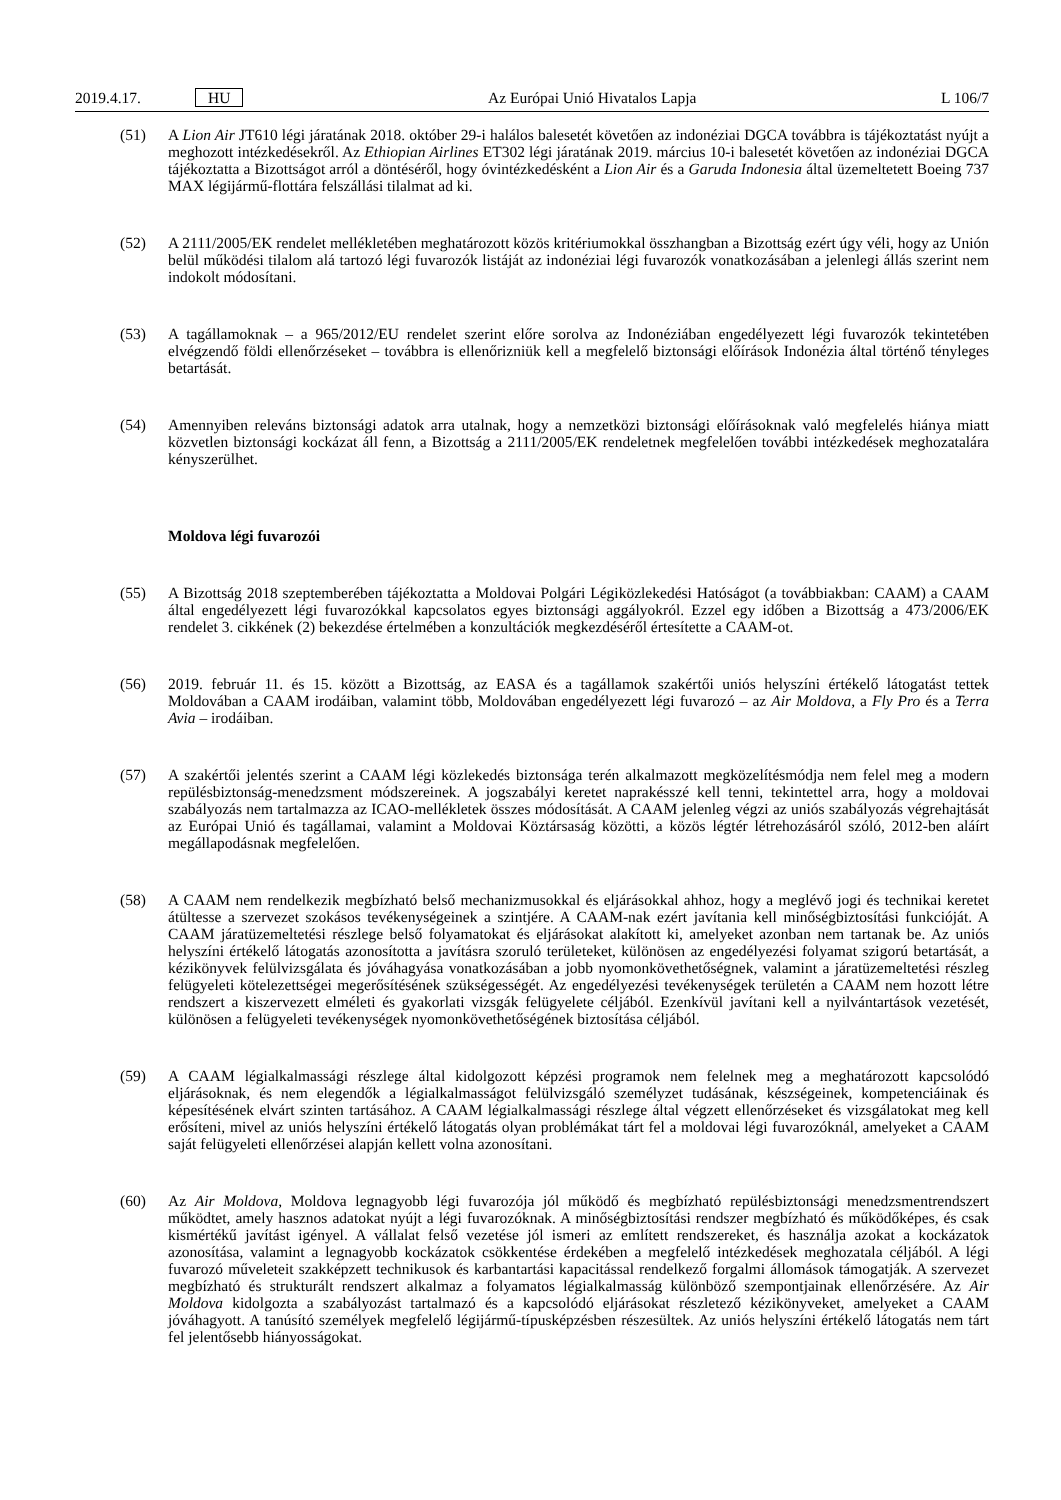2019.4.17. HU Az Európai Unió Hivatalos Lapja L 106/7
(51) A Lion Air JT610 légi járatának 2018. október 29-i halálos balesetét követően az indonéziai DGCA továbbra is tájékoztatást nyújt a meghozott intézkedésekről. Az Ethiopian Airlines ET302 légi járatának 2019. március 10-i balesetét követően az indonéziai DGCA tájékoztatta a Bizottságot arról a döntéséről, hogy óvintézkedésként a Lion Air és a Garuda Indonesia által üzemeltetett Boeing 737 MAX légijármű-flottára felszállási tilalmat ad ki.
(52) A 2111/2005/EK rendelet mellékletében meghatározott közös kritériumokkal összhangban a Bizottság ezért úgy véli, hogy az Unión belül működési tilalom alá tartozó légi fuvarozók listáját az indonéziai légi fuvarozók vonatkozásában a jelenlegi állás szerint nem indokolt módosítani.
(53) A tagállamoknak – a 965/2012/EU rendelet szerint előre sorolva az Indonéziában engedélyezett légi fuvarozók tekintetében elvégzendő földi ellenőrzéseket – továbbra is ellenőrizniük kell a megfelelő biztonsági előírások Indonézia által történő tényleges betartását.
(54) Amennyiben releváns biztonsági adatok arra utalnak, hogy a nemzetközi biztonsági előírásoknak való megfelelés hiánya miatt közvetlen biztonsági kockázat áll fenn, a Bizottság a 2111/2005/EK rendeletnek megfelelően további intézkedések meghozatalára kényszerülhet.
Moldova légi fuvarozói
(55) A Bizottság 2018 szeptemberében tájékoztatta a Moldovai Polgári Légiközlekedési Hatóságot (a továbbiakban: CAAM) a CAAM által engedélyezett légi fuvarozókkal kapcsolatos egyes biztonsági aggályokról. Ezzel egy időben a Bizottság a 473/2006/EK rendelet 3. cikkének (2) bekezdése értelmében a konzultációk megkezdéséről értesítette a CAAM-ot.
(56) 2019. február 11. és 15. között a Bizottság, az EASA és a tagállamok szakértői uniós helyszíni értékelő látogatást tettek Moldovában a CAAM irodáiban, valamint több, Moldovában engedélyezett légi fuvarozó – az Air Moldova, a Fly Pro és a Terra Avia – irodáiban.
(57) A szakértői jelentés szerint a CAAM légi közlekedés biztonsága terén alkalmazott megközelítésmódja nem felel meg a modern repülésbiztonság-menedzsment módszereinek. A jogszabályi keretet naprakésszé kell tenni, tekintettel arra, hogy a moldovai szabályozás nem tartalmazza az ICAO-mellékletek összes módosítását. A CAAM jelenleg végzi az uniós szabályozás végrehajtását az Európai Unió és tagállamai, valamint a Moldovai Köztársaság közötti, a közös légtér létrehozásáról szóló, 2012-ben aláírt megállapodásnak megfelelően.
(58) A CAAM nem rendelkezik megbízható belső mechanizmusokkal és eljárásokkal ahhoz, hogy a meglévő jogi és technikai keretet átültesse a szervezet szokásos tevékenységeinek a szintjére. A CAAM-nak ezért javítania kell minőségbiztosítási funkcióját. A CAAM járatüzemeltetési részlege belső folyamatokat és eljárásokat alakított ki, amelyeket azonban nem tartanak be. Az uniós helyszíni értékelő látogatás azonosította a javításra szoruló területeket, különösen az engedélyezési folyamat szigorú betartását, a kézikönyvek felülvizsgálata és jóváhagyása vonatkozásában a jobb nyomonkövethetőségnek, valamint a járatüzemeltetési részleg felügyeleti kötelezettségei megerősítésének szükségességét. Az engedélyezési tevékenységek területén a CAAM nem hozott létre rendszert a kiszervezett elméleti és gyakorlati vizsgák felügyelete céljából. Ezenkívül javítani kell a nyilvántartások vezetését, különösen a felügyeleti tevékenységek nyomonkövethetőségének biztosítása céljából.
(59) A CAAM légialkalmassági részlege által kidolgozott képzési programok nem felelnek meg a meghatározott kapcsolódó eljárásoknak, és nem elegendők a légialkalmasságot felülvizsgáló személyzet tudásának, készségeinek, kompetenciáinak és képesítésének elvárt szinten tartásához. A CAAM légialkalmassági részlege által végzett ellen­őrzéseket és vizsgálatokat meg kell erősíteni, mivel az uniós helyszíni értékelő látogatás olyan problémákat tárt fel a moldovai légi fuvarozóknál, amelyeket a CAAM saját felügyeleti ellenőrzései alapján kellett volna azonosítani.
(60) Az Air Moldova, Moldova legnagyobb légi fuvarozója jól működő és megbízható repülésbiztonsági menedzsment­rendszert működtet, amely hasznos adatokat nyújt a légi fuvarozóknak. A minőségbiztosítási rendszer megbízható és működőképes, és csak kismértékű javítást igényel. A vállalat felső vezetése jól ismeri az említett rendszereket, és használja azokat a kockázatok azonosítása, valamint a legnagyobb kockázatok csökkentése érdekében a megfelelő intézkedések meghozatala céljából. A légi fuvarozó műveleteit szakképzett technikusok és karbantartási kapacitással rendelkező forgalmi állomások támogatják. A szervezet megbízható és strukturált rendszert alkalmaz a folyamatos légialkalmasság különböző szempontjainak ellenőrzésére. Az Air Moldova kidolgozta a szabályozást tartalmazó és a kapcsolódó eljárásokat részletező kézikönyveket, amelyeket a CAAM jóváhagyott. A tanúsító személyek megfelelő légijármű-típusképzésben részesültek. Az uniós helyszíni értékelő látogatás nem tárt fel jelentősebb hiányosságokat.